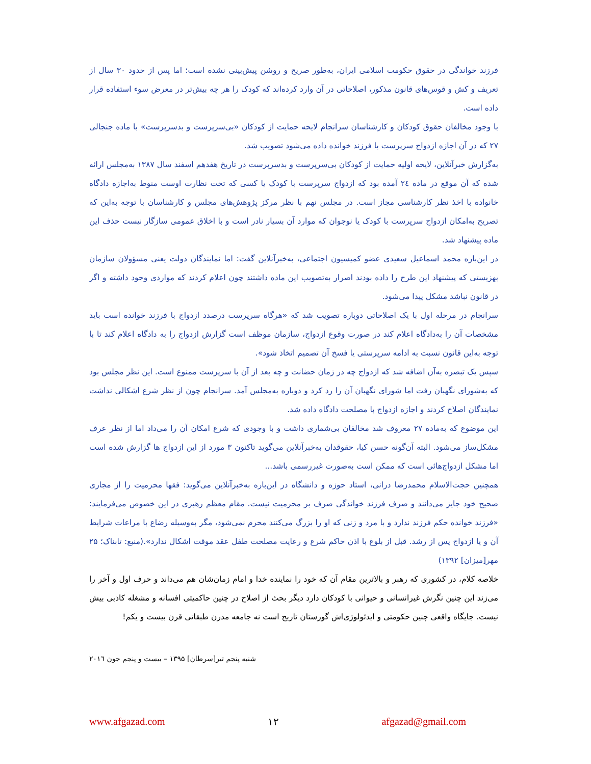فرزند خواندگی در حقوق حکومت اسلامی ایران، به‌طور صریح و روشن پیش‌بینی نشده است؛ اما پس از حدود ۳۰ سال از تعریف و کش و قوس‌های قانون مذکور، اصلاحاتی در آن وارد کرده‌اند که کودک را هر چه بیش‌تر در معرض سوء استفاده قرار داده است.
با وجود مخالفان حقوق کودکان و کارشناسان سرانجام لایحه حمایت از کودکان «بی‌سرپرست و بدسرپرست» با ماده جنجالی ۲۷ که در آن اجازه ازدواج سرپرست با فرزند خوانده داده می‌شود تصویب شد.
به‌گزارش خبرآنلاین، لایحه اولیه حمایت از کودکان بی‌سرپرست و بدسرپرست در تاریخ هفدهم اسفند سال ۱۳۸۷ به‌مجلس ارائه شده که آن موقع در ماده ۲٤ آمده بود که ازدواج سرپرست با کودک یا کسی که تحت نظارت اوست منوط به‌اجازه دادگاه خانواده با اخذ نظر کارشناسی مجاز است. در مجلس نهم با نظر مرکز پژوهش‌های مجلس و کارشناسان با توجه به‌این که تصریح به‌امکان ازدواج سرپرست با کودک یا نوجوان که موارد آن بسیار نادر است و با اخلاق عمومی سازگار نیست حذف این ماده پیشنهاد شد.
در این‌باره محمد اسماعیل سعیدی عضو کمیسیون اجتماعی، به‌خبرآنلاین گفت: اما نمایندگان دولت یعنی مسؤولان سازمان بهزیستی که پیشنهاد این طرح را داده بودند اصرار به‌تصویب این ماده داشتند چون اعلام کردند که مواردی وجود داشته و اگر در قانون نباشد مشکل پیدا می‌شود.
سرانجام در مرحله اول با یک اصلاحاتی دوباره تصویب شد که «هرگاه سرپرست درصدد ازدواج با فرزند خوانده است باید مشخصات آن را به‌دادگاه اعلام کند در صورت وقوع ازدواج، سازمان موظف است گزارش ازدواج را به دادگاه اعلام کند تا با توجه به‌این قانون نسبت به ادامه سرپرستی یا فسخ آن تصمیم اتخاذ شود».
سپس یک تبصره به‌آن اضافه شد که ازدواج چه در زمان حضانت و چه بعد از آن با سرپرست ممنوع است. این نظر مجلس بود که به‌شورای نگهبان رفت اما شورای نگهبان آن را رد کرد و دوباره به‌مجلس آمد. سرانجام چون از نظر شرع اشکالی نداشت نمایندگان اصلاح کردند و اجازه ازدواج با مصلحت دادگاه داده شد.
این موضوع که به‌ماده ۲۷ معروف شد مخالفان بی‌شماری داشت و با وجودی که شرع امکان آن را می‌داد اما از نظر عرف مشکل‌ساز می‌شود. البته آن‌گونه حسن کیا، حقوقدان به‌خبرآنلاین می‌گوید تاکنون ۳ مورد از این ازدواج ها گزارش شده است اما مشکل ازدواج‌هائی است که ممکن است به‌صورت غیررسمی باشد...
همچنین حجت‌الاسلام محمدرضا درانی، استاد حوزه و دانشگاه در این‌باره به‌خبرآنلاین می‌گوید: فقها محرمیت را از مجاری صحیح خود جایز می‌دانند و صرف فرزند خواندگی صرف بر محرمیت نیست. مقام معظم رهبری در این خصوص می‌فرمایند: «فرزند خوانده حکم فرزند ندارد و با مرد و زنی که او را بزرگ می‌کنند محرم نمی‌شود، مگر به‌وسیله رضاع با مراعات شرایط آن و یا ازدواج پس از رشد. قبل از بلوغ با اذن حاکم شرع و رعایت مصلحت طفل عقد موقت اشکال ندارد».(منبع: تابناک؛ ۲۵ مهر[میزان] ۱۳۹۲)
خلاصه کلام، در کشوری که رهبر و بالاترین مقام آن که خود را نماینده خدا و امام زمان‌شان هم می‌داند و حرف اول و آخر را می‌زند این چنین نگرش غیرانسانی و حیوانی با کودکان دارد دیگر بحث از اصلاح در چنین حاکمیتی افسانه و مشغله کاذبی بیش نیست. جایگاه واقعی چنین حکومتی و ایدئولوژی‌اش گورستان تاریخ است نه جامعه مدرن طبقاتی قرن بیست و یکم!
شنبه پنجم تیر[سرطان] ۱۳۹۵ – بیست و پنجم جون ۲۰۱٦
www.afgazad.com ۱۲ afgazad@gmail.com